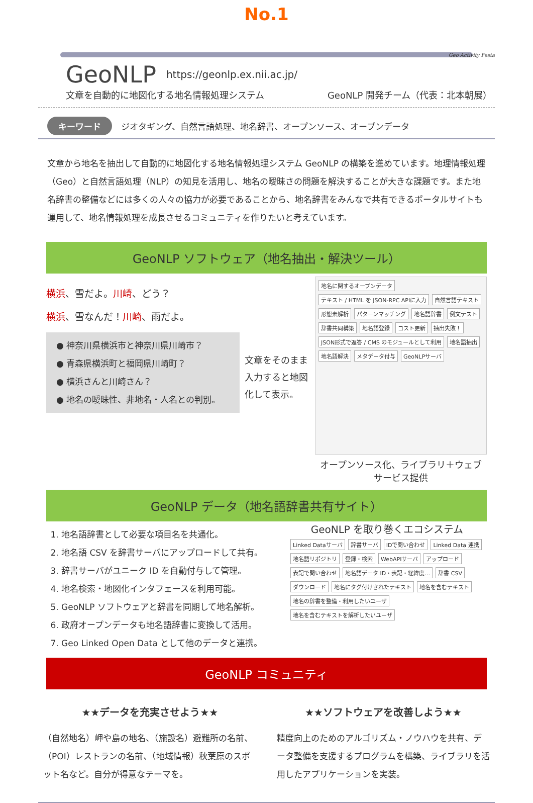No.1
Geo Activity Festa
GeoNLP https://geonlp.ex.nii.ac.jp/
文章を自動的に地図化する地名情報処理システム GeoNLP 開発チーム（代表：北本朝展）
キーワード ジオタギング、自然言語処理、地名辞書、オープンソース、オープンデータ
文章から地名を抽出して自動的に地図化する地名情報処理システム GeoNLP の構築を進めています。地理情報処理（Geo）と自然言語処理（NLP）の知見を活用し、地名の曖昧さの問題を解決することが大きな課題です。また地名辞書の整備などには多くの人々の協力が必要であることから、地名辞書をみんなで共有できるポータルサイトも運用して、地名情報処理を成長させるコミュニティを作りたいと考えています。
GeoNLP ソフトウェア（地名抽出・解決ツール）
横浜、雪だよ。川崎、どう？
横浜、雪なんだ！川崎、雨だよ。
● 神奈川県横浜市と神奈川県川崎市？
● 青森県横浜町と福岡県川崎町？
● 横浜さんと川崎さん？
● 地名の曖昧性、非地名・人名との判別。
文章をそのまま入力すると地図化して表示。
地名に関するオープンデータ テキスト / HTML を JSON-RPC APIに入力 自然言語テキスト 形態素解析 パターンマッチング 地名語辞書 例文テスト 辞書共同構築 地名語登録 コスト更新 抽出失敗！ JSON形式で返答 / CMS のモジュールとして利用 地名語抽出 地名語解決 メタデータ付与 GeoNLPサーバ
オープンソース化、ライブラリ＋ウェブサービス提供
GeoNLP データ（地名語辞書共有サイト）
1. 地名語辞書として必要な項目名を共通化。
2. 地名語 CSV を辞書サーバにアップロードして共有。
3. 辞書サーバがユニーク ID を自動付与して管理。
4. 地名検索・地図化インタフェースを利用可能。
5. GeoNLP ソフトウェアと辞書を同期して地名解析。
6. 政府オープンデータも地名語辞書に変換して活用。
7. Geo Linked Open Data として他のデータと連携。
GeoNLP を取り巻くエコシステム
Linked Dataサーバ 辞書サーバ IDで問い合わせ Linked Data 連携 地名語リポジトリ 登録・検索 WebAPIサーバ アップロード 表記で問い合わせ 地名語データ ID・表記・経緯度… 辞書 CSV ダウンロード 地名にタグ付けされたテキスト 地名を含むテキスト 地名の辞書を整備・利用したいユーザ 地名を含むテキストを解析したいユーザ
GeoNLP コミュニティ
★★データを充実させよう★★
（自然地名）岬や島の地名、（施設名）避難所の名前、（POI）レストランの名前、（地域情報）秋葉原のスポット名など。自分が得意なテーマを。
★★ソフトウェアを改善しよう★★
精度向上のためのアルゴリズム・ノウハウを共有、データ整備を支援するプログラムを構築、ライブラリを活用したアプリケーションを実装。